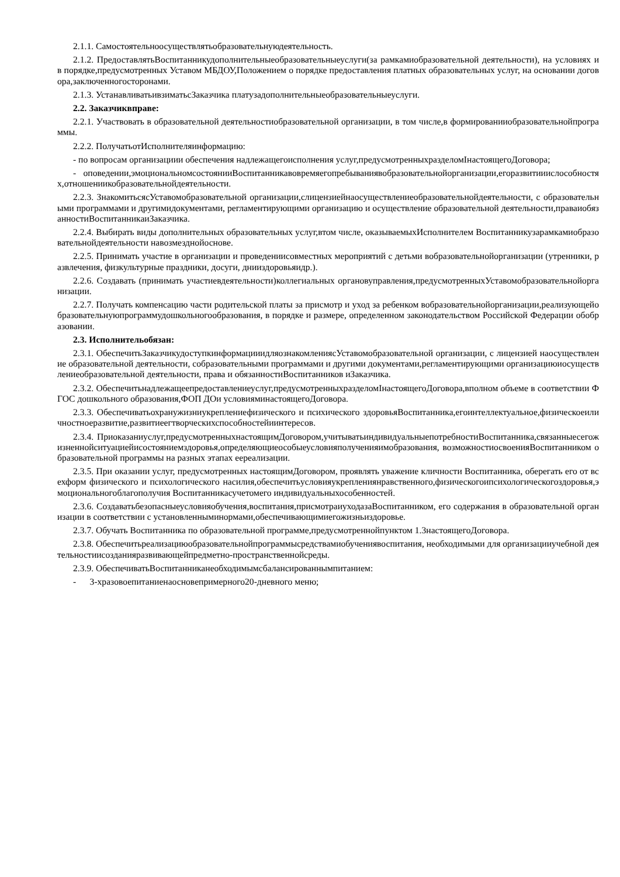2.1.1. Самостоятельноосуществлятьобразовательнуюдеятельность.
2.1.2. ПредоставлятьВоспитанникудополнительныеобразовательныеуслуги(за рамкамиобразовательной деятельности), на условиях и в порядке,предусмотренных Уставом МБДОУ,Положением о порядке предоставления платных образовательных услуг, на основании договора,заключенногосторонами.
2.1.3. УстанавливатьивзиматьсЗаказчика платузадополнительныеобразовательныеуслуги.
2.2. Заказчиквправе:
2.2.1. Участвовать в образовательной деятельностиобразовательной организации, в том числе,в формированииобразовательнойпрограммы.
2.2.2. ПолучатьотИсполнителяинформацию:
- по вопросам организациии обеспечения надлежащегоисполнения услуг,предусмотренныхразделомIнастоящегоДоговора;
- оповедении,эмоциональномсостоянииВоспитанникавовремяегопребываниявобразовательнойорганизации,егоразвитииислособностях,отношениикобразовательнойдеятельности.
2.2.3. ЗнакомитьсясУставомобразовательной организации,слицензиейнаосуществлениеобразовательнойдеятельности, с образовательными программами и другимидокументами, регламентирующими организацию и осуществление образовательной деятельности,праваиобязанностиВоспитанникаиЗаказчика.
2.2.4. Выбирать виды дополнительных образовательных услуг,втом числе, оказываемыхИсполнителем Воспитанникузарамкамиобразовательнойдеятельности навозмезднойоснове.
2.2.5. Принимать участие в организации и проведениисовместных мероприятий с детьми вобразовательнойорганизации (утренники, развлечения, физкультурные праздники, досуги, днииздоровьяидр.).
2.2.6. Создавать (принимать участиевдеятельности)коллегиальных органовуправления,предусмотренныхУставомобразовательнойорганизации.
2.2.7. Получать компенсацию части родительской платы за присмотр и уход за ребенком вобразовательнойорганизации,реализующейобразовательнуюпрограммудошкольногообразования, в порядке и размере, определенном законодательством Российской Федерации обобразовании.
2.3. Исполнительобязан:
2.3.1. ОбеспечитьЗаказчикудоступкинформацииидляознакомлениясУставомобразовательной организации, с лицензией наосуществление образовательной деятельности, собразовательными программами и другими документами,регламентирующими организациюиосуществлениеобразовательной деятельности, права и обязанностиВоспитанников иЗаказчика.
2.3.2. Обеспечитьнадлежащеепредоставлениеуслуг,предусмотренныхразделомIнастоящегоДоговора,вполном объеме в соответствии ФГОС дошкольного образования,ФОП ДОи условияминастоящегоДоговора.
2.3.3. Обеспечиватьохранужизниукреплениефизического и психического здоровьяВоспитанника,егоинтеллектуальное,физическоеиличностноеразвитие,развитиеегтворческихспособностейиинтересов.
2.3.4. Приоказаниуслуг,предусмотренныхнастоящимДоговором,учитыватьиндивидуальныепотребностиВоспитанника,связанныесегожизненнойситуациейисостояниемздоровья,определяющиеособыеусловияполученияимобразования, возможностиосвоенияВоспитанником образовательной программы на разных этапах еереализации.
2.3.5. При оказании услуг, предусмотренных настоящимДоговором, проявлять уважение кличности Воспитанника, оберегать его от всехформ физического и психологического насилия,обеспечитьусловияукреплениянравственного,физическогоипсихологическогоздоровья,эмоциональногоблагополучия Воспитанникасучетомего индивидуальныхособенностей.
2.3.6. Создаватьбезопасныеусловияобучения,воспитания,присмотраиуходазаВоспитанником, его содержания в образовательной организации в соответствии с установленныминормами,обеспечивающимиегожизньиздоровье.
2.3.7. Обучать Воспитанника по образовательной программе,предусмотреннойпунктом 1.3настоящегоДоговора.
2.3.8. Обеспечитьреализациюобразовательнойпрограммысредствамиобучениявоспитания, необходимыми для организацииучебной деятельностиисозданияразвивающейпредметно-пространственнойсреды.
2.3.9. ОбеспечиватьВоспитанниканеобходимымсбалансированнымпитанием:
- 3-хразовоепитаниенаосновепримерного20-дневного меню;